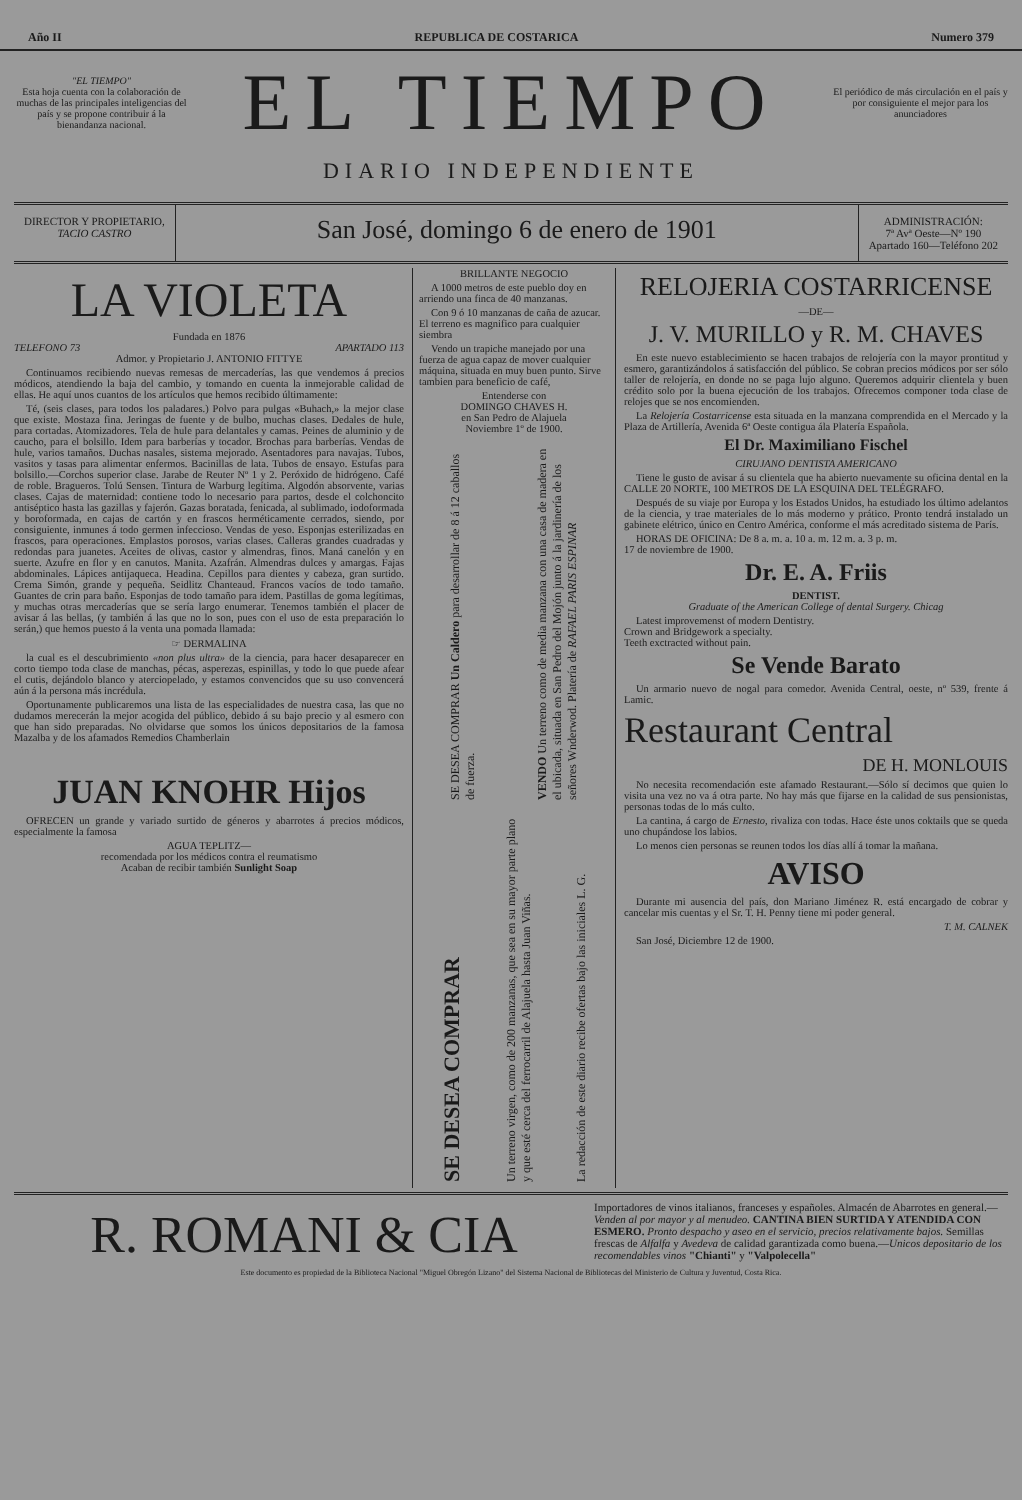Año II REPUBLICA DE COSTARICA Numero 379
"EL TIEMPO"
Esta hoja cuenta con la colaboración de muchas de las principales inteligencias del país y se propone contribuir á la bienandanza nacional.
EL TIEMPO
El periódico de más circulación en el país y por consiguiente el mejor para los anunciadores
DIARIO INDEPENDIENTE
DIRECTOR Y PROPIETARIO,
TACIO CASTRO
San José, domingo 6 de enero de 1901
ADMINISTRACIÓN:
7ª Avª Oeste—Nº 190
Apartado 160—Teléfono 202
LA VIOLETA
Fundada en 1876
TELEFONO 73 APARTADO 113
Admor. y Propietario J. ANTONIO FITTYE
Continuamos recibiendo nuevas remesas de mercaderías, las que vendemos á precios módicos, atendiendo la baja del cambio, y tomando en cuenta la inmejorable calidad de ellas. He aquí unos cuantos de los artículos que hemos recibido últimamente:
Té, (seis clases, para todos los paladares.) Polvo para pulgas «Buhach,» la mejor clase que existe. Mostaza fina. Jeringas de fuente y de bulbo, muchas clases. Dedales de hule, para cortadas. Atomizadores. Tela de hule para delantales y camas. Peines de aluminio y de caucho, para el bolsillo. Idem para barberías y tocador. Brochas para barberías. Vendas de hule, varios tamaños. Duchas nasales, sistema mejorado. Asentadores para navajas. Tubos, vasitos y tasas para alimentar enfermos. Bacinillas de lata. Tubos de ensayo. Estufas para bolsillo.—Corchos superior clase. Jarabe de Reuter Nº 1 y 2. Peróxido de hidrógeno. Café de roble. Bragueros. Tolú Sensen. Tintura de Warburg legítima. Algodón absorvente, varias clases. Cajas de maternidad: contiene todo lo necesario para partos, desde el colchoncito antiséptico hasta las gazillas y fajerón. Gazas boratada, fenicada, al sublimado, iodoformada y boroformada, en cajas de cartón y en frascos herméticamente cerrados, siendo, por consiguiente, inmunes á todo germen infeccioso. Vendas de yeso. Esponjas esterilizadas en frascos, para operaciones. Emplastos porosos, varias clases. Calleras grandes cuadradas y redondas para juanetes. Aceites de olivas, castor y almendras, finos. Maná canelón y en suerte. Azufre en flor y en canutos. Manita. Azafrán. Almendras dulces y amargas. Fajas abdominales. Lápices antijaqueca. Headina. Cepillos para dientes y cabeza, gran surtido. Crema Simón, grande y pequeña. Seidlitz Chanteaud. Francos vacíos de todo tamaño. Guantes de crin para baño. Esponjas de todo tamaño para idem. Pastillas de goma legítimas, y muchas otras mercaderías que se sería largo enumerar. Tenemos también el placer de avisar á las bellas, (y también á las que no lo son, pues con el uso de esta preparación lo serán,) que hemos puesto á la venta una pomada llamada:
☞ DERMALINA
la cual es el descubrimiento «non plus ultra» de la ciencia, para hacer desaparecer en corto tiempo toda clase de manchas, pécas, asperezas, espinillas, y todo lo que puede afear el cutis, dejándolo blanco y aterciopelado, y estamos convencidos que su uso convencerá aún á la persona más incrédula.
Oportunamente publicaremos una lista de las especialidades de nuestra casa, las que no dudamos merecerán la mejor acogida del público, debido á su bajo precio y al esmero con que han sido preparadas. No olvidarse que somos los únicos depositarios de la famosa Mazalba y de los afamados Remedios Chamberlain
JUAN KNOHR Hijos
OFRECEN un grande y variado surtido de géneros y abarrotes á precios módicos, especialmente la famosa
AGUA TEPLITZ—
recomendada por los médicos contra el reumatismo
Acaban de recibir también Sunlight Soap
BRILLANTE NEGOCIO
A 1000 metros de este pueblo doy en arriendo una finca de 40 manzanas.
Con 9 ó 10 manzanas de caña de azucar. El terreno es magnifico para cualquier siembra
Vendo un trapiche manejado por una fuerza de agua capaz de mover cualquier máquina, situada en muy buen punto. Sirve tambien para beneficio de café,
Entenderse con
DOMINGO CHAVES H.
en San Pedro de Alajuela
Noviembre 1º de 1900.
SE DESEA COMPRAR Un Caldero para desarrollar de 8 á 12 caballos de fuerza.
VENDO Un terreno como de media manzana con una casa de madera en el ubicada, situada en San Pedro del Mojón junto á la jardinería de los señores Wnderwod. Platería de RAFAEL PARIS ESPINAR
SE DESEA COMPRAR
Un terreno virgen, como de 200 manzanas, que sea en su mayor parte plano y que esté cerca del ferrocarril de Alajuela hasta Juan Viñas.
La redacción de este diario recibe ofertas bajo las iniciales L. G.
RELOJERIA COSTARRICENSE
—DE—
J. V. MURILLO y R. M. CHAVES
En este nuevo establecimiento se hacen trabajos de relojería con la mayor prontitud y esmero, garantizándolos á satisfacción del público. Se cobran precios módicos por ser sólo taller de relojería, en donde no se paga lujo alguno. Queremos adquirir clientela y buen crédito solo por la buena ejecución de los trabajos. Ofrecemos componer toda clase de relojes que se nos encomienden.
La Relojería Costarricense esta situada en la manzana comprendida en el Mercado y la Plaza de Artillería, Avenida 6ª Oeste contigua ála Platería Española.
El Dr. Maximiliano Fischel
CIRUJANO DENTISTA AMERICANO
Tiene le gusto de avisar á su clientela que ha abierto nuevamente su oficina dental en la CALLE 20 NORTE, 100 METROS DE LA ESQUINA DEL TELÉGRAFO.
Después de su viaje por Europa y los Estados Unidos, ha estudiado los último adelantos de la ciencia, y trae materiales de lo más moderno y prático. Pronto tendrá instalado un gabinete elétrico, único en Centro América, conforme el más acreditado sistema de París.
HORAS DE OFICINA: De 8 a. m. a. 10 a. m. 12 m. a. 3 p. m.
17 de noviembre de 1900.
Dr. E. A. Friis
DENTIST.
Graduate of the American College of dental Surgery. Chicag
Latest improvemenst of modern Dentistry.
Crown and Bridgework a specialty.
Teeth exctracted without pain.
Se Vende Barato
Un armario nuevo de nogal para comedor. Avenida Central, oeste, nº 539, frente á Lamic.
Restaurant Central
DE H. MONLOUIS
No necesita recomendación este afamado Restaurant.—Sólo sí decimos que quien lo visita una vez no va á otra parte. No hay más que fijarse en la calidad de sus pensionistas, personas todas de lo más culto.
La cantina, á cargo de Ernesto, rivaliza con todas. Hace éste unos coktails que se queda uno chupándose los labios.
Lo menos cien personas se reunen todos los días allí á tomar la mañana.
AVISO
Durante mi ausencia del país, don Mariano Jiménez R. está encargado de cobrar y cancelar mis cuentas y el Sr. T. H. Penny tiene mi poder general.
T. M. CALNEK
San José, Diciembre 12 de 1900.
R. ROMANI & CIA
Importadores de vinos italianos, franceses y españoles. Almacén de Abarrotes en general.—Venden al por mayor y al menudeo. CANTINA BIEN SURTIDA Y ATENDIDA CON ESMERO. Pronto despacho y aseo en el servicio, precios relativamente bajos. Semillas frescas de Alfalfa y Avedeva de calidad garantizada como buena.—Unicos depositario de los recomendables vinos "Chianti" y "Valpolecella"
Este documento es propiedad de la Biblioteca Nacional "Miguel Obregón Lizano" del Sistema Nacional de Bibliotecas del Ministerio de Cultura y Juventud, Costa Rica.